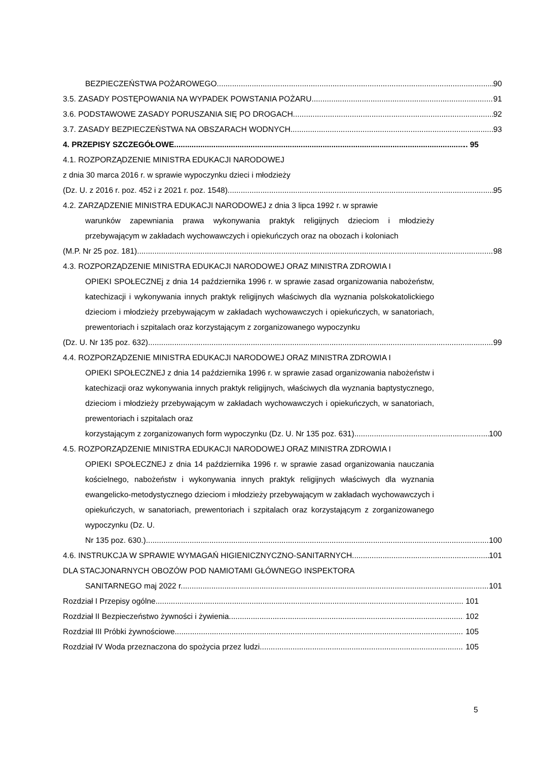BEZPIECZEŃSTWA POŻAROWEGO 90
3.5. ZASADY POSTĘPOWANIA NA WYPADEK POWSTANIA POŻARU 91
3.6. PODSTAWOWE ZASADY PORUSZANIA SIĘ PO DROGACH 92
3.7. ZASADY BEZPIECZEŃSTWA NA OBSZARACH WODNYCH 93
4. PRZEPISY SZCZEGÓŁOWE .. 95
4.1. ROZPORZĄDZENIE MINISTRA EDUKACJI NARODOWEJ
z dnia 30 marca 2016 r. w sprawie wypoczynku dzieci i młodzieży
(Dz. U. z 2016 r. poz. 452 i z 2021 r. poz. 1548) 95
4.2. ZARZĄDZENIE MINISTRA EDUKACJI NARODOWEJ z dnia 3 lipca 1992 r. w sprawie
warunków zapewniania prawa wykonywania praktyk religijnych dzieciom i młodzieży przebywającym w zakładach wychowawczych i opiekuńczych oraz na obozach i koloniach
(M.P. Nr 25 poz. 181) 98
4.3. ROZPORZĄDZENIE MINISTRA EDUKACJI NARODOWEJ ORAZ MINISTRA ZDROWIA I
OPIEKI SPOŁECZNEj z dnia 14 października 1996 r. w sprawie zasad organizowania nabożeństw, katechizacji i wykonywania innych praktyk religijnych właściwych dla wyznania polskokatolickiego dzieciom i młodzieży przebywającym w zakładach wychowawczych i opiekuńczych, w sanatoriach, prewentoriach i szpitalach oraz korzystającym z zorganizowanego wypoczynku
(Dz. U. Nr 135 poz. 632) 99
4.4. ROZPORZĄDZENIE MINISTRA EDUKACJI NARODOWEJ ORAZ MINISTRA ZDROWIA I
OPIEKI SPOŁECZNEJ z dnia 14 października 1996 r. w sprawie zasad organizowania nabożeństw i katechizacji oraz wykonywania innych praktyk religijnych, właściwych dla wyznania baptystycznego, dzieciom i młodzieży przebywającym w zakładach wychowawczych i opiekuńczych, w sanatoriach, prewentoriach i szpitalach oraz
korzystającym z zorganizowanych form wypoczynku (Dz. U. Nr 135 poz. 631) 100
4.5. ROZPORZĄDZENIE MINISTRA EDUKACJI NARODOWEJ ORAZ MINISTRA ZDROWIA I
OPIEKI SPOŁECZNEJ z dnia 14 października 1996 r. w sprawie zasad organizowania nauczania kościelnego, nabożeństw i wykonywania innych praktyk religijnych właściwych dla wyznania ewangelicko-metodystycznego dzieciom i młodzieży przebywającym w zakładach wychowawczych i opiekuńczych, w sanatoriach, prewentoriach i szpitalach oraz korzystającym z zorganizowanego wypoczynku (Dz. U.
Nr 135 poz. 630.) 100
4.6. INSTRUKCJA W SPRAWIE WYMAGAŃ HIGIENICZNYCZNO-SANITARNYCH 101
DLA STACJONARNYCH OBOZÓW POD NAMIOTAMI GŁÓWNEGO INSPEKTORA
SANITARNEGO maj 2022 r. 101
Rozdział I Przepisy ogólne 101
Rozdział II Bezpieczeństwo żywności i żywienia 102
Rozdział III Próbki żywnościowe 105
Rozdział IV Woda przeznaczona do spożycia przez ludzi 105
5